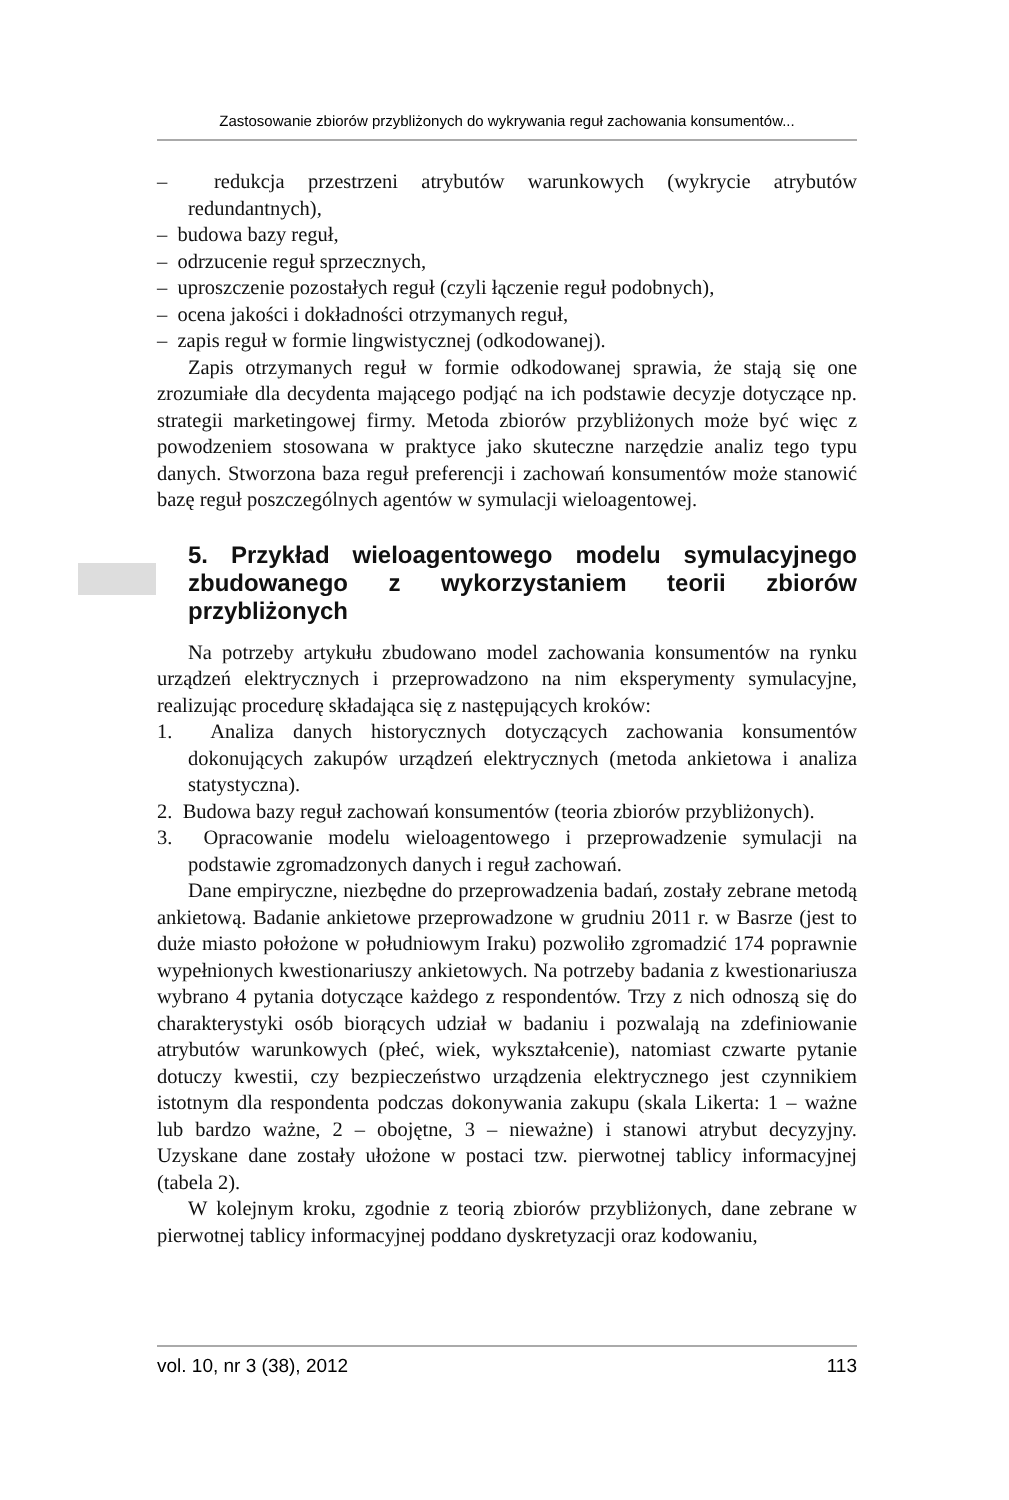Zastosowanie zbiorów przybliżonych do wykrywania reguł zachowania konsumentów...
– redukcja przestrzeni atrybutów warunkowych (wykrycie atrybutów redundantnych),
– budowa bazy reguł,
– odrzucenie reguł sprzecznych,
– uproszczenie pozostałych reguł (czyli łączenie reguł podobnych),
– ocena jakości i dokładności otrzymanych reguł,
– zapis reguł w formie lingwistycznej (odkodowanej).
Zapis otrzymanych reguł w formie odkodowanej sprawia, że stają się one zrozumiałe dla decydenta mającego podjąć na ich podstawie decyzje dotyczące np. strategii marketingowej firmy. Metoda zbiorów przybliżonych może być więc z powodzeniem stosowana w praktyce jako skuteczne narzędzie analiz tego typu danych. Stworzona baza reguł preferencji i zachowań konsumentów może stanowić bazę reguł poszczególnych agentów w symulacji wieloagentowej.
5. Przykład wieloagentowego modelu symulacyjnego zbudowanego z wykorzystaniem teorii zbiorów przybliżonych
Na potrzeby artykułu zbudowano model zachowania konsumentów na rynku urządzeń elektrycznych i przeprowadzono na nim eksperymenty symulacyjne, realizując procedurę składająca się z następujących kroków:
1. Analiza danych historycznych dotyczących zachowania konsumentów dokonujących zakupów urządzeń elektrycznych (metoda ankietowa i analiza statystyczna).
2. Budowa bazy reguł zachowań konsumentów (teoria zbiorów przybliżonych).
3. Opracowanie modelu wieloagentowego i przeprowadzenie symulacji na podstawie zgromadzonych danych i reguł zachowań.
Dane empiryczne, niezbędne do przeprowadzenia badań, zostały zebrane metodą ankietową. Badanie ankietowe przeprowadzone w grudniu 2011 r. w Basrze (jest to duże miasto położone w południowym Iraku) pozwoliło zgromadzić 174 poprawnie wypełnionych kwestionariuszy ankietowych. Na potrzeby badania z kwestionariusza wybrano 4 pytania dotyczące każdego z respondentów. Trzy z nich odnoszą się do charakterystyki osób biorących udział w badaniu i pozwalają na zdefiniowanie atrybutów warunkowych (płeć, wiek, wykształcenie), natomiast czwarte pytanie dotuczy kwestii, czy bezpieczeństwo urządzenia elektrycznego jest czynnikiem istotnym dla respondenta podczas dokonywania zakupu (skala Likerta: 1 – ważne lub bardzo ważne, 2 – obojętne, 3 – nieważne) i stanowi atrybut decyzyjny. Uzyskane dane zostały ułożone w postaci tzw. pierwotnej tablicy informacyjnej (tabela 2).
W kolejnym kroku, zgodnie z teorią zbiorów przybliżonych, dane zebrane w pierwotnej tablicy informacyjnej poddano dyskretyzacji oraz kodowaniu,
vol. 10, nr 3 (38), 2012 113